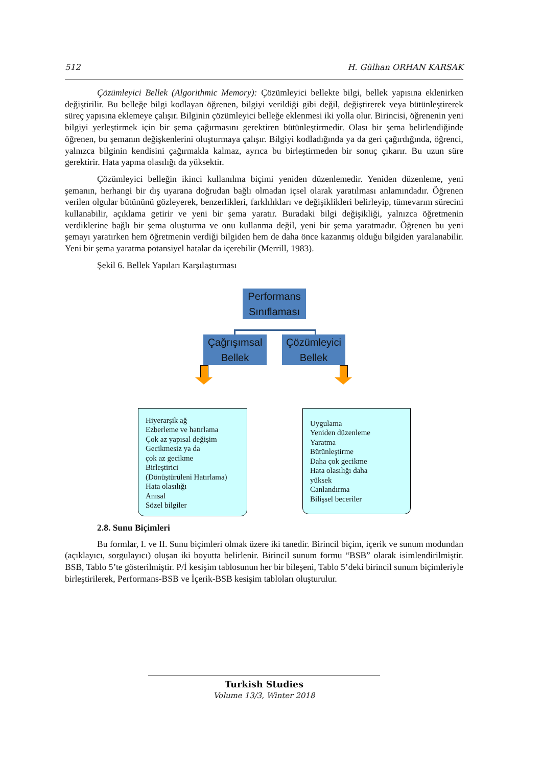512 H. Gülhan ORHAN KARSAK
Çözümleyici Bellek (Algorithmic Memory): Çözümleyici bellekte bilgi, bellek yapısına eklenirken değiştirilir. Bu belleğe bilgi kodlayan öğrenen, bilgiyi verildiği gibi değil, değiştirerek veya bütünleştirerek süreç yapısına eklemeye çalışır. Bilginin çözümleyici belleğe eklenmesi iki yolla olur. Birincisi, öğrenenin yeni bilgiyi yerleştirmek için bir şema çağırmasını gerektiren bütünleştirmedir. Olası bir şema belirlendiğinde öğrenen, bu şemanın değişkenlerini oluşturmaya çalışır. Bilgiyi kodladığında ya da geri çağırdığında, öğrenci, yalnızca bilginin kendisini çağırmakla kalmaz, ayrıca bu birleştirmeden bir sonuç çıkarır. Bu uzun süre gerektirir. Hata yapma olasılığı da yüksektir.
Çözümleyici belleğin ikinci kullanılma biçimi yeniden düzenlemedir. Yeniden düzenleme, yeni şemanın, herhangi bir dış uyarana doğrudan bağlı olmadan içsel olarak yaratılması anlamındadır. Öğrenen verilen olgular bütününü gözleyerek, benzerlikleri, farklılıkları ve değişiklikleri belirleyip, tümevarım sürecini kullanabilir, açıklama getirir ve yeni bir şema yaratır. Buradaki bilgi değişikliği, yalnızca öğretmenin verdiklerine bağlı bir şema oluşturma ve onu kullanma değil, yeni bir şema yaratmadır. Öğrenen bu yeni şemayı yaratırken hem öğretmenin verdiği bilgiden hem de daha önce kazanmış olduğu bilgiden yaralanabilir. Yeni bir şema yaratma potansiyel hatalar da içerebilir (Merrill, 1983).
Şekil 6. Bellek Yapıları Karşılaştırması
Performans Sınıflaması
Çağrışımsal Bellek
Çözümleyici Bellek
Hiyerarşik ağ
Ezberleme ve hatırlama
Çok az yapısal değişim
Gecikmesiz ya da
çok az gecikme
Birleştirici
(Dönüştürüleni Hatırlama)
Hata olasılığı
Anısal
Sözel bilgiler
Uygulama
Yeniden düzenleme
Yaratma
Bütünleştirme
Daha çok gecikme
Hata olasılığı daha
yüksek
Canlandırma
Bilişsel beceriler
2.8. Sunu Biçimleri
Bu formlar, I. ve II. Sunu biçimleri olmak üzere iki tanedir. Birincil biçim, içerik ve sunum modundan (açıklayıcı, sorgulayıcı) oluşan iki boyutta belirlenir. Birincil sunum formu “BSB” olarak isimlendirilmiştir. BSB, Tablo 5’te gösterilmiştir. P/İ kesişim tablosunun her bir bileşeni, Tablo 5’deki birincil sunum biçimleriyle birleştirilerek, Performans-BSB ve İçerik-BSB kesişim tabloları oluşturulur.
Turkish Studies
Volume 13/3, Winter 2018